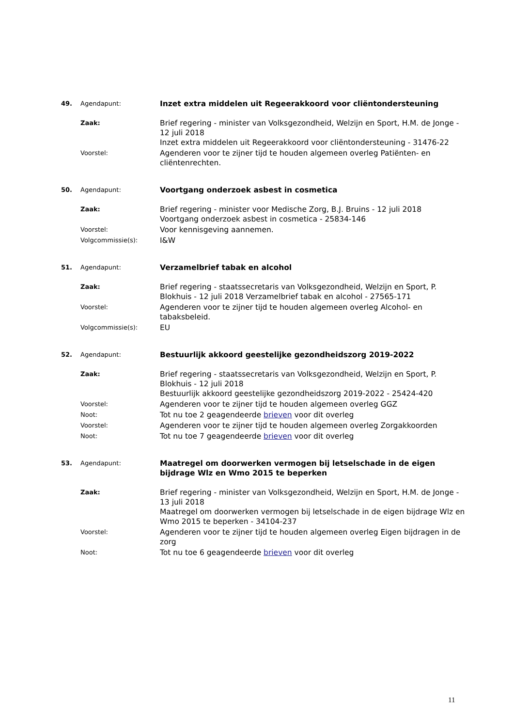49. Agendapunt: Inzet extra middelen uit Regeerakkoord voor cliëntondersteuning
Zaak: Brief regering - minister van Volksgezondheid, Welzijn en Sport, H.M. de Jonge - 12 juli 2018
Inzet extra middelen uit Regeerakkoord voor cliëntondersteuning - 31476-22
Voorstel: Agenderen voor te zijner tijd te houden algemeen overleg Patiënten- en cliëntenrechten.
50. Agendapunt: Voortgang onderzoek asbest in cosmetica
Zaak: Brief regering - minister voor Medische Zorg, B.J. Bruins - 12 juli 2018
Voortgang onderzoek asbest in cosmetica - 25834-146
Voorstel: Voor kennisgeving aannemen.
Volgcommissie(s): I&W
51. Agendapunt: Verzamelbrief tabak en alcohol
Zaak: Brief regering - staatssecretaris van Volksgezondheid, Welzijn en Sport, P. Blokhuis - 12 juli 2018 Verzamelbrief tabak en alcohol - 27565-171
Voorstel: Agenderen voor te zijner tijd te houden algemeen overleg Alcohol- en tabaksbeleid.
Volgcommissie(s): EU
52. Agendapunt: Bestuurlijk akkoord geestelijke gezondheidszorg 2019-2022
Zaak: Brief regering - staatssecretaris van Volksgezondheid, Welzijn en Sport, P. Blokhuis - 12 juli 2018
Bestuurlijk akkoord geestelijke gezondheidszorg 2019-2022 - 25424-420
Voorstel: Agenderen voor te zijner tijd te houden algemeen overleg GGZ
Noot: Tot nu toe 2 geagendeerde brieven voor dit overleg
Voorstel: Agenderen voor te zijner tijd te houden algemeen overleg Zorgakkoorden
Noot: Tot nu toe 7 geagendeerde brieven voor dit overleg
53. Agendapunt: Maatregel om doorwerken vermogen bij letselschade in de eigen bijdrage Wlz en Wmo 2015 te beperken
Zaak: Brief regering - minister van Volksgezondheid, Welzijn en Sport, H.M. de Jonge - 13 juli 2018
Maatregel om doorwerken vermogen bij letselschade in de eigen bijdrage Wlz en Wmo 2015 te beperken - 34104-237
Voorstel: Agenderen voor te zijner tijd te houden algemeen overleg Eigen bijdragen in de zorg
Noot: Tot nu toe 6 geagendeerde brieven voor dit overleg
11